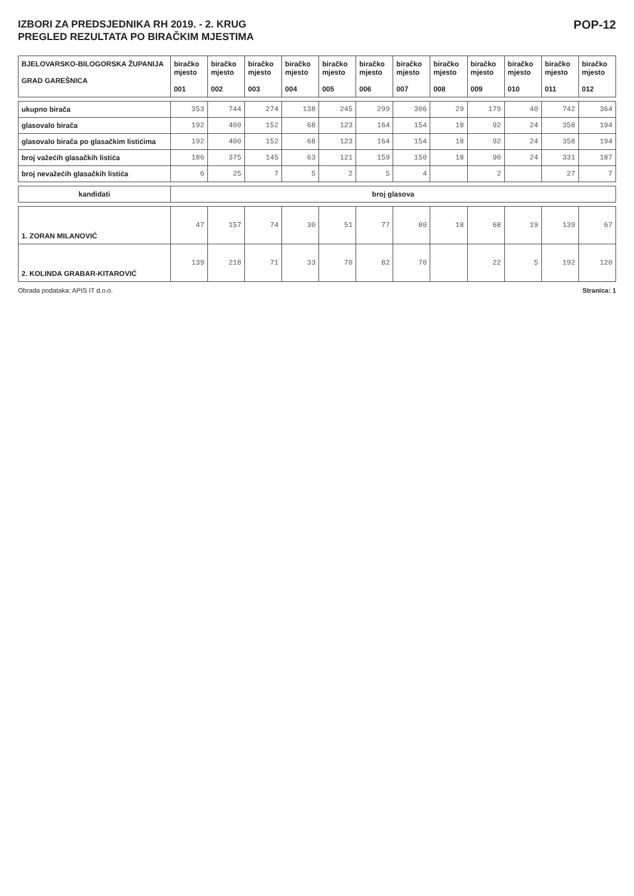IZBORI ZA PREDSJEDNIKA RH 2019. - 2. KRUG
PREGLED REZULTATA PO BIRAČKIM MJESTIMA
POP-12
| BJELOVARSKO-BILOGORSKA ŽUPANIJA GRAD GAREŠNICA | biračko mjesto 001 | biračko mjesto 002 | biračko mjesto 003 | biračko mjesto 004 | biračko mjesto 005 | biračko mjesto 006 | biračko mjesto 007 | biračko mjesto 008 | biračko mjesto 009 | biračko mjesto 010 | biračko mjesto 011 | biračko mjesto 012 |
| --- | --- | --- | --- | --- | --- | --- | --- | --- | --- | --- | --- | --- |
| ukupno birača | 353 | 744 | 274 | 138 | 245 | 299 | 306 | 29 | 179 | 40 | 742 | 364 |
| glasovalo birača | 192 | 400 | 152 | 68 | 123 | 164 | 154 | 18 | 92 | 24 | 358 | 194 |
| glasovalo birača po glasačkim listićima | 192 | 400 | 152 | 68 | 123 | 164 | 154 | 18 | 92 | 24 | 358 | 194 |
| broj važećih glasačkih listića | 186 | 375 | 145 | 63 | 121 | 159 | 150 | 18 | 90 | 24 | 331 | 187 |
| broj nevažećih glasačkih listića | 6 | 25 | 7 | 5 | 2 | 5 | 4 | | 2 | | 27 | 7 |
| kandidati | broj glasova | | | | | | | | | | | |
| 1. ZORAN MILANOVIĆ | 47 | 157 | 74 | 30 | 51 | 77 | 80 | 18 | 68 | 19 | 139 | 67 |
| 2. KOLINDA GRABAR-KITAROVIĆ | 139 | 218 | 71 | 33 | 70 | 82 | 70 | | 22 | 5 | 192 | 120 |
Obrada podataka: APIS IT d.o.o. Stranica: 1